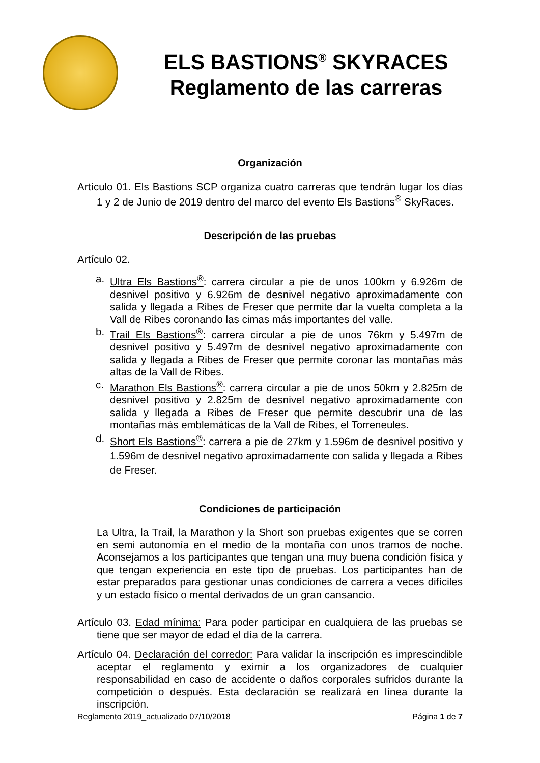ELS BASTIONS<sup>®</sup> SKYRACES
Reglamento de las carreras
Organización
Artículo 01. Els Bastions SCP organiza cuatro carreras que tendrán lugar los días 1 y 2 de Junio de 2019 dentro del marco del evento Els Bastions<sup>®</sup> SkyRaces.
Descripción de las pruebas
Artículo 02.
a. Ultra Els Bastions<sup>®</sup>: carrera circular a pie de unos 100km y 6.926m de desnivel positivo y 6.926m de desnivel negativo aproximadamente con salida y llegada a Ribes de Freser que permite dar la vuelta completa a la Vall de Ribes coronando las cimas más importantes del valle.
b. Trail Els Bastions<sup>®</sup>: carrera circular a pie de unos 76km y 5.497m de desnivel positivo y 5.497m de desnivel negativo aproximadamente con salida y llegada a Ribes de Freser que permite coronar las montañas más altas de la Vall de Ribes.
c. Marathon Els Bastions<sup>®</sup>: carrera circular a pie de unos 50km y 2.825m de desnivel positivo y 2.825m de desnivel negativo aproximadamente con salida y llegada a Ribes de Freser que permite descubrir una de las montañas más emblemáticas de la Vall de Ribes, el Torreneules.
d. Short Els Bastions<sup>®</sup>: carrera a pie de 27km y 1.596m de desnivel positivo y 1.596m de desnivel negativo aproximadamente con salida y llegada a Ribes de Freser.
Condiciones de participación
La Ultra, la Trail, la Marathon y la Short son pruebas exigentes que se corren en semi autonomía en el medio de la montaña con unos tramos de noche. Aconsejamos a los participantes que tengan una muy buena condición física y que tengan experiencia en este tipo de pruebas. Los participantes han de estar preparados para gestionar unas condiciones de carrera a veces difíciles y un estado físico o mental derivados de un gran cansancio.
Artículo 03. Edad mínima: Para poder participar en cualquiera de las pruebas se tiene que ser mayor de edad el día de la carrera.
Artículo 04. Declaración del corredor: Para validar la inscripción es imprescindible aceptar el reglamento y eximir a los organizadores de cualquier responsabilidad en caso de accidente o daños corporales sufridos durante la competición o después. Esta declaración se realizará en línea durante la inscripción.
Reglamento 2019_actualizado 07/10/2018 Página 1 de 7